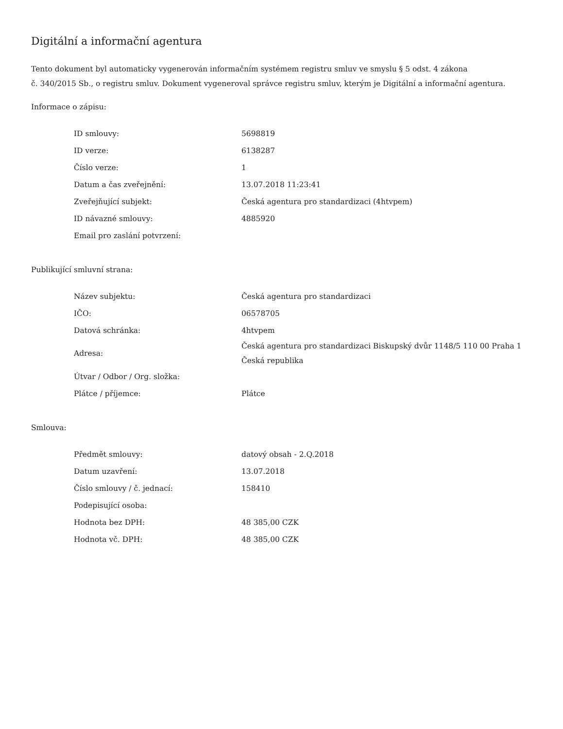Digitální a informační agentura
Tento dokument byl automaticky vygenerován informačním systémem registru smluv ve smyslu § 5 odst. 4 zákona
č. 340/2015 Sb., o registru smluv. Dokument vygeneroval správce registru smluv, kterým je Digitální a informační agentura.
Informace o zápisu:
| ID smlouvy: | 5698819 |
| ID verze: | 6138287 |
| Číslo verze: | 1 |
| Datum a čas zveřejnění: | 13.07.2018 11:23:41 |
| Zveřejňující subjekt: | Česká agentura pro standardizaci (4htvpem) |
| ID návazné smlouvy: | 4885920 |
| Email pro zaslání potvrzení: | |
Publikující smluvní strana:
| Název subjektu: | Česká agentura pro standardizaci |
| IČO: | 06578705 |
| Datová schránka: | 4htvpem |
| Adresa: | Česká agentura pro standardizaci Biskupský dvůr 1148/5 110 00 Praha 1 Česká republika |
| Útvar / Odbor / Org. složka: | |
| Plátce / příjemce: | Plátce |
Smlouva:
| Předmět smlouvy: | datový obsah - 2.Q.2018 |
| Datum uzavření: | 13.07.2018 |
| Číslo smlouvy / č. jednací: | 158410 |
| Podepisující osoba: | |
| Hodnota bez DPH: | 48 385,00 CZK |
| Hodnota vč. DPH: | 48 385,00 CZK |